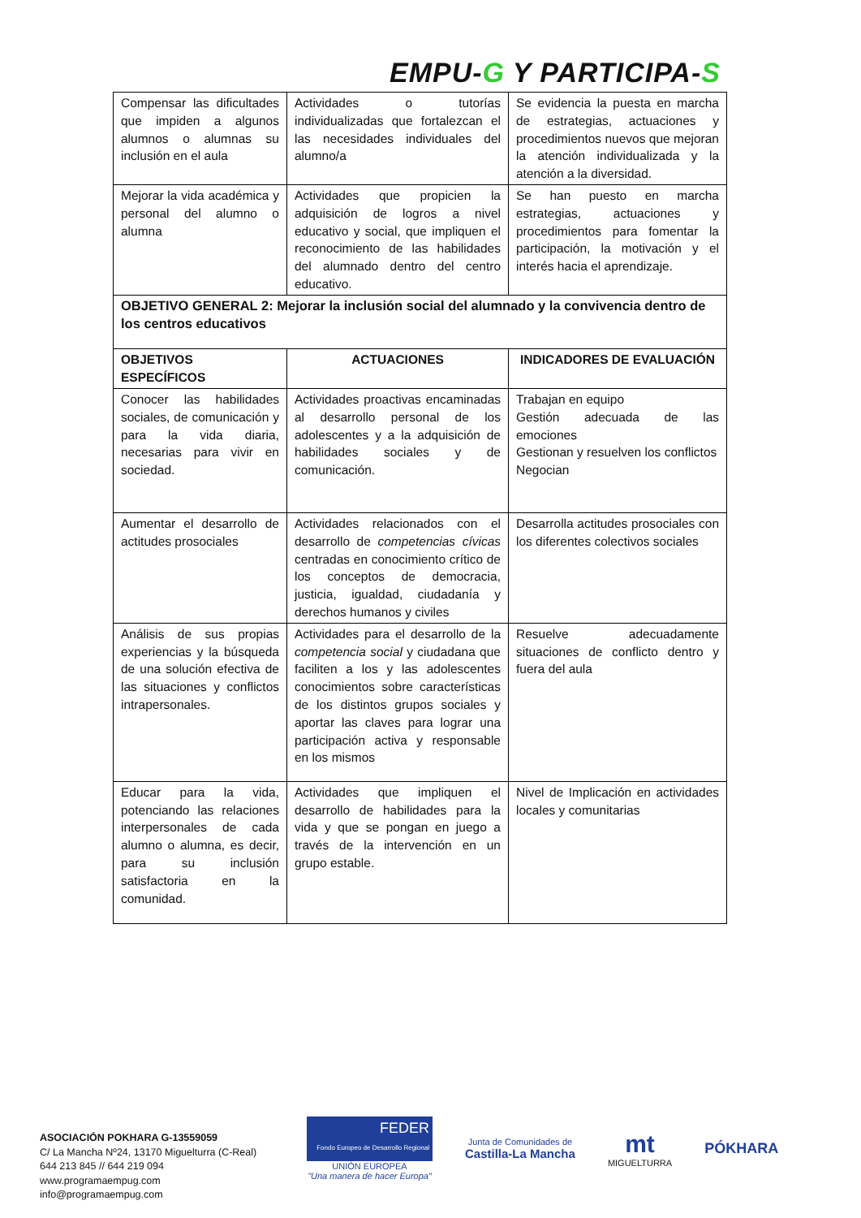EMPU-G Y PARTICIPA-S
| Compensar las dificultades que impiden a algunos alumnos o alumnas su inclusión en el aula | Actividades o tutorías individualizadas que fortalezcan el las necesidades individuales del alumno/a | Se evidencia la puesta en marcha de estrategias, actuaciones y procedimientos nuevos que mejoran la atención individualizada y la atención a la diversidad. |
| Mejorar la vida académica y personal del alumno o alumna | Actividades que propicien la adquisición de logros a nivel educativo y social, que impliquen el reconocimiento de las habilidades del alumnado dentro del centro educativo. | Se han puesto en marcha estrategias, actuaciones y procedimientos para fomentar la participación, la motivación y el interés hacia el aprendizaje. |
| OBJETIVO GENERAL 2: Mejorar la inclusión social del alumnado y la convivencia dentro de los centros educativos | | |
| OBJETIVOS ESPECÍFICOS | ACTUACIONES | INDICADORES DE EVALUACIÓN |
| Conocer las habilidades sociales, de comunicación y para la vida diaria, necesarias para vivir en sociedad. | Actividades proactivas encaminadas al desarrollo personal de los adolescentes y a la adquisición de habilidades sociales y de comunicación. | Trabajan en equipo Gestión adecuada de las emociones Gestionan y resuelven los conflictos Negocian |
| Aumentar el desarrollo de actitudes prosociales | Actividades relacionados con el desarrollo de competencias cívicas centradas en conocimiento crítico de los conceptos de democracia, justicia, igualdad, ciudadanía y derechos humanos y civiles | Desarrolla actitudes prosociales con los diferentes colectivos sociales |
| Análisis de sus propias experiencias y la búsqueda de una solución efectiva de las situaciones y conflictos intrapersonales. | Actividades para el desarrollo de la competencia social y ciudadana que faciliten a los y las adolescentes conocimientos sobre características de los distintos grupos sociales y aportar las claves para lograr una participación activa y responsable en los mismos | Resuelve adecuadamente situaciones de conflicto dentro y fuera del aula |
| Educar para la vida, potenciando las relaciones interpersonales de cada alumno o alumna, es decir, para su inclusión satisfactoria en la comunidad. | Actividades que impliquen el desarrollo de habilidades para la vida y que se pongan en juego a través de la intervención en un grupo estable. | Nivel de Implicación en actividades locales y comunitarias |
ASOCIACIÓN POKHARA G-13559059
C/ La Mancha Nº24, 13170 Miguelturra (C-Real)
644 213 845 // 644 219 094
www.programaempug.com
info@programaempug.com
FEDER
Fondo Europeo de Desarrollo Regional
UNIÓN EUROPEA
"Una manera de hacer Europa"
Junta de Comunidades de
Castilla-La Mancha
mt
MIGUELTURRA
PÓKHARA